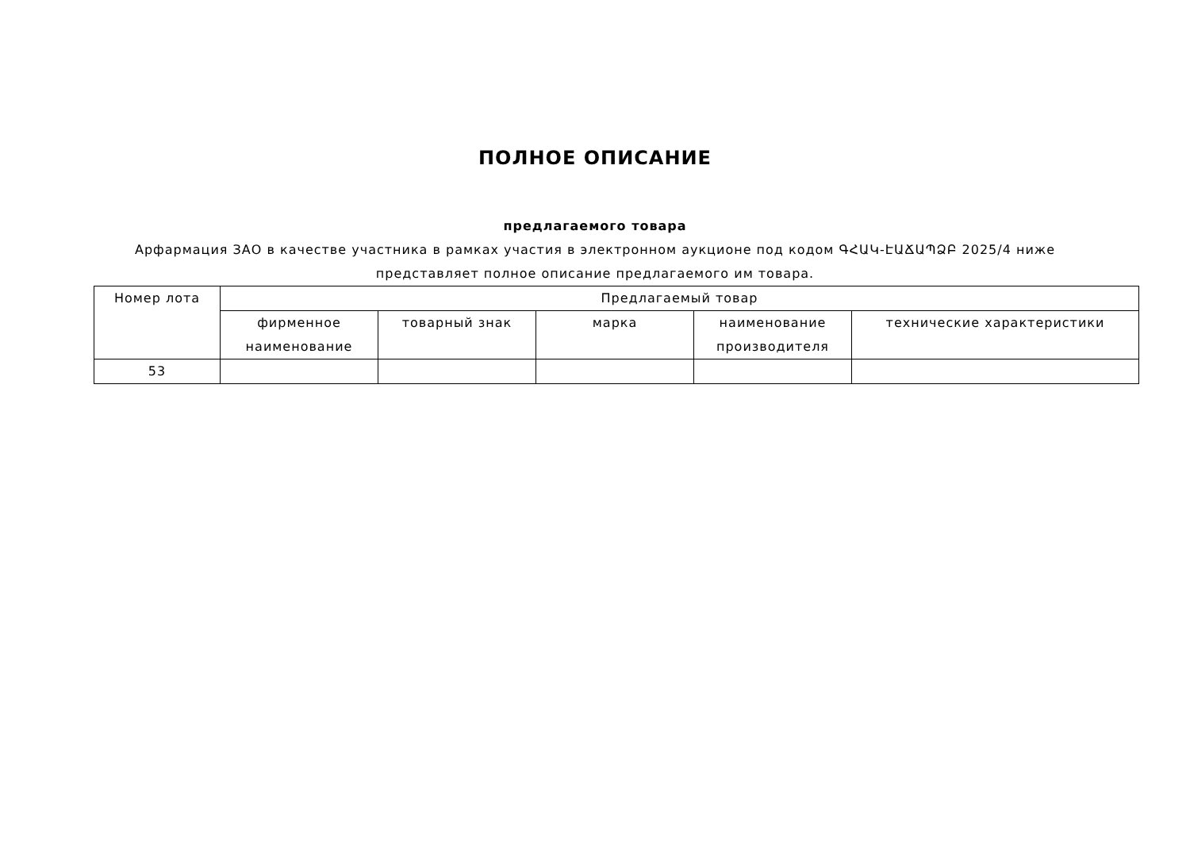ПОЛНОЕ ОПИСАНИЕ
предлагаемого товара
Арфармация ЗАО в качестве участника в рамках участия в электронном аукционе под кодом ԳՀԱԿ-ԷԱՃԱՊՁԲ 2025/4 ниже представляет полное описание предлагаемого им товара.
| Номер лота | Предлагаемый товар | | | | |
| --- | --- | --- | --- | --- | --- |
| | фирменное наименование | товарный знак | марка | наименование производителя | технические характеристики |
| 53 | | | | | |